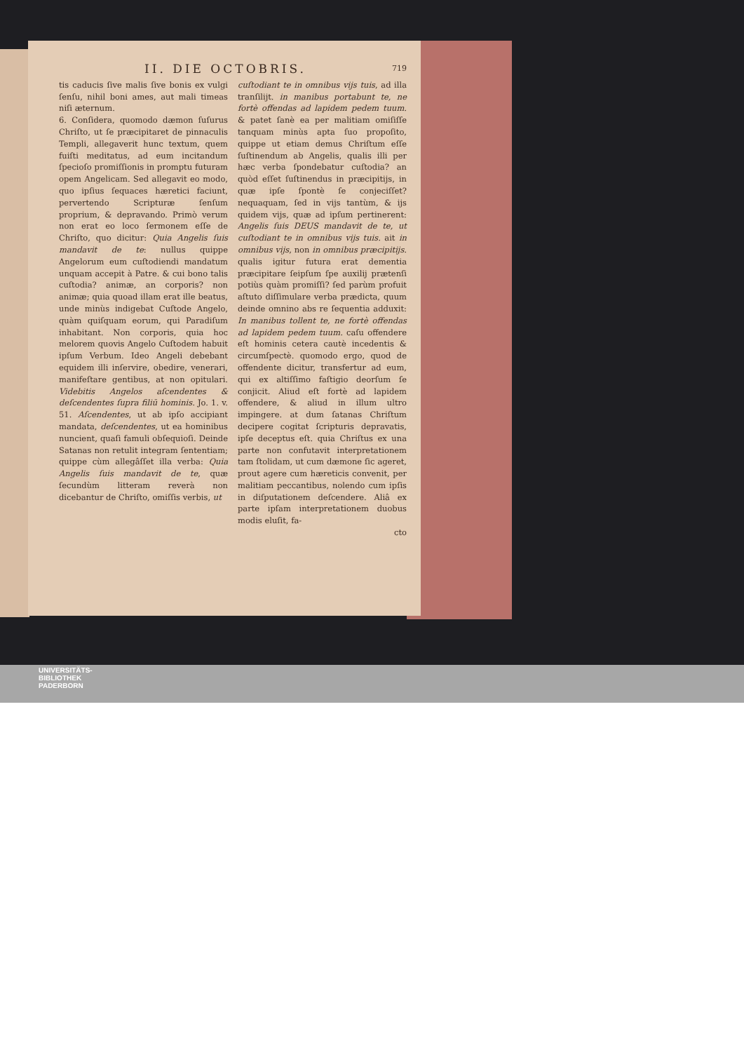II. DIE OCTOBRIS. 719
tis caducis ſive malis ſive bonis ex vulgi ſenſu, nihil boni ames, aut mali timeas niſi æternum.
6. Conſidera, quomodo dæmon ſuſurus Chriſto, ut ſe præcipitaret de pinnaculis Templi, allegaverit hunc textum, quem fuiſti meditatus, ad eum incitandum ſpecioſo promiſſionis in promptu futuram opem Angelicam. Sed allegavit eo modo, quo ipſius ſequaces hæretici faciunt, pervertendo Scripturæ ſenſum proprium, & depravando. Primò verum non erat eo loco ſermonem eſſe de Chriſto, quo dicitur: Quia Angelis ſuis mandavit de te: nullus quippe Angelorum eum cuſtodiendi mandatum unquam accepit à Patre. & cui bono talis cuſtodia? animæ, an corporis? non animæ; quia quoad illam erat ille beatus, unde minùs indigebat Cuſtode Angelo, quàm quiſquam eorum, qui Paradiſum inhabitant. Non corporis, quia hoc melorem quovis Angelo Cuſtodem habuit ipſum Verbum. Ideo Angeli debebant equidem illi inſervire, obedire, venerari, manifeſtare gentibus, at non opitulari. Videbitis Angelos aſcendentes & deſcendentes ſupra filiū hominis. Jo. 1. v. 51. Aſcendentes, ut ab ipſo accipiant mandata, deſcendentes, ut ea hominibus nuncient, quaſi famuli obſequioſi. Deinde Satanas non retulit integram ſententiam; quippe cùm allegâſſet illa verba: Quia Angelis ſuis mandavit de te, quæ ſecundùm litteram reverà non dicebantur de Chriſto, omiſſis verbis, ut
cuſtodiant te in omnibus vijs tuis, ad illa tranſilijt. in manibus portabunt te, ne fortè offendas ad lapidem pedem tuum. & patet ſanè ea per malitiam omiſiſſe tanquam minùs apta ſuo propoſito, quippe ut etiam demus Chriſtum eſſe ſuſtinendum ab Angelis, qualis illi per hæc verba ſpondebatur cuſtodia? an quòd eſſet ſuſtinendus in præcipitijs, in quæ ipſe ſpontè ſe conjeciſſet? nequaquam, ſed in vijs tantùm, & ijs quidem vijs, quæ ad ipſum pertinerent: Angelis ſuis DEUS mandavit de te, ut cuſtodiant te in omnibus vijs tuis. ait in omnibus vijs, non in omnibus præcipitijs. qualis igitur futura erat dementia præcipitare ſeipſum ſpe auxilij prætenſi potiùs quàm promiſſi? ſed parùm profuit aſtuto diſſimulare verba prædicta, quum deinde omnino abs re ſequentia adduxit: In manibus tollent te, ne fortè offendas ad lapidem pedem tuum. caſu offendere eſt hominis cetera cautè incedentis & circumſpectè. quomodo ergo, quod de offendente dicitur, transfertur ad eum, qui ex altiſſimo faſtigio deorſum ſe conjicit. Aliud eſt fortè ad lapidem offendere, & aliud in illum ultro impingere. at dum ſatanas Chriſtum decipere cogitat ſcripturis depravatis, ipſe deceptus eſt. quia Chriſtus ex una parte non confutavit interpretationem tam ſtolidam, ut cum dæmone ſic ageret, prout agere cum hæreticis convenit, per malitiam peccantibus, nolendo cum ipſis in diſputationem deſcendere. Aliâ ex parte ipſam interpretationem duobus modis eluſit, fa-
cto
UNIVERSITÄTS-
BIBLIOTHEK
PADERBORN